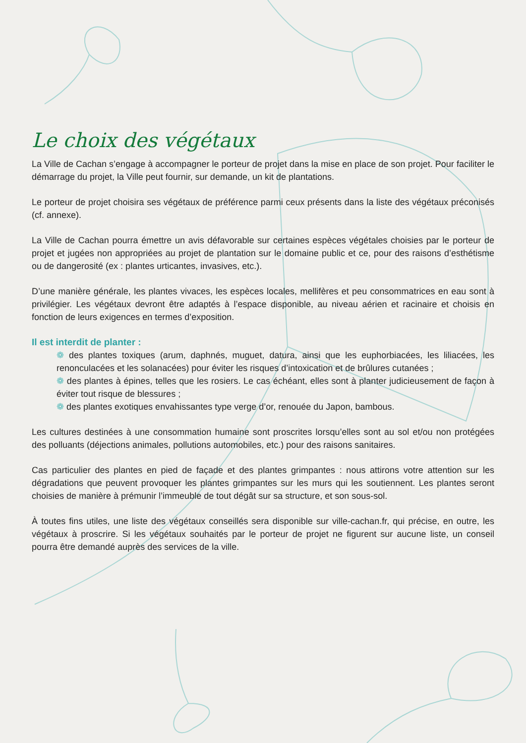Le choix des végétaux
La Ville de Cachan s’engage à accompagner le porteur de projet dans la mise en place de son projet. Pour faciliter le démarrage du projet, la Ville peut fournir, sur demande, un kit de plantations.
Le porteur de projet choisira ses végétaux de préférence parmi ceux présents dans la liste des végétaux préconisés (cf. annexe).
La Ville de Cachan pourra émettre un avis défavorable sur certaines espèces végétales choisies par le porteur de projet et jugées non appropriées au projet de plantation sur le domaine public et ce, pour des raisons d’esthétisme ou de dangerosité (ex : plantes urticantes, invasives, etc.).
D’une manière générale, les plantes vivaces, les espèces locales, mellifères et peu consommatrices en eau sont à privilégier. Les végétaux devront être adaptés à l’espace disponible, au niveau aérien et racinaire et choisis en fonction de leurs exigences en termes d’exposition.
Il est interdit de planter :
❁ des plantes toxiques (arum, daphnés, muguet, datura, ainsi que les euphorbiacées, les liliacées, les renonculacées et les solanacées) pour éviter les risques d’intoxication et de brûlures cutanées ;
❁ des plantes à épines, telles que les rosiers. Le cas échéant, elles sont à planter judicieusement de façon à éviter tout risque de blessures ;
❁ des plantes exotiques envahissantes type verge d’or, renouée du Japon, bambous.
Les cultures destinées à une consommation humaine sont proscrites lorsqu’elles sont au sol et/ou non protégées des polluants (déjections animales, pollutions automobiles, etc.) pour des raisons sanitaires.
Cas particulier des plantes en pied de façade et des plantes grimpantes : nous attirons votre attention sur les dégradations que peuvent provoquer les plantes grimpantes sur les murs qui les soutiennent. Les plantes seront choisies de manière à prémunir l’immeuble de tout dégât sur sa structure, et son sous-sol.
À toutes fins utiles, une liste des végétaux conseillés sera disponible sur ville-cachan.fr, qui précise, en outre, les végétaux à proscrire. Si les végétaux souhaités par le porteur de projet ne figurent sur aucune liste, un conseil pourra être demandé auprès des services de la ville.